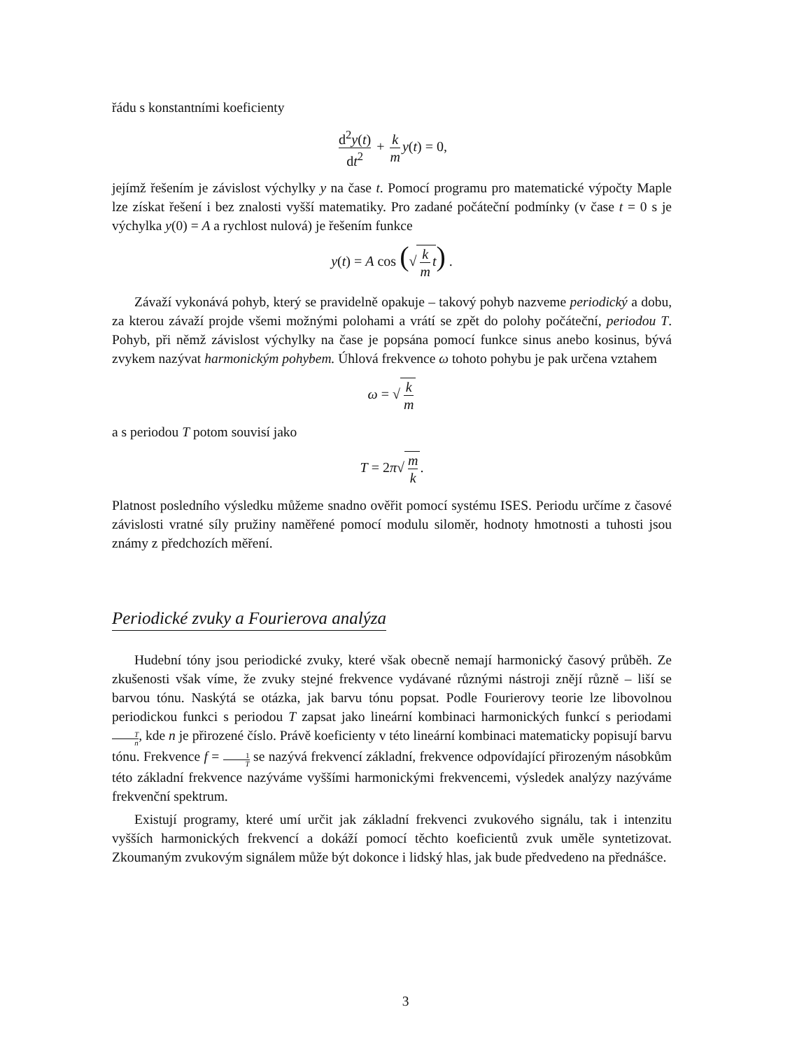řádu s konstantními koeficienty
d<sup>2</sup>y(t) dt<sup>2</sup> + k m y(t) = 0,
jejímž řešením je závislost výchylky y na čase t. Pomocí programu pro matematické výpočty Maple lze získat řešení i bez znalosti vyšší matematiky. Pro zadané počáteční podmínky (v čase t = 0 s je výchylka y(0) = A a rychlost nulová) je řešením funkce
y(t) = A cos (√k m t) .
Závaží vykonává pohyb, který se pravidelně opakuje – takový pohyb nazveme periodický a dobu, za kterou závaží projde všemi možnými polohami a vrátí se zpět do polohy počáteční, periodou T. Pohyb, při němž závislost výchylky na čase je popsána pomocí funkce sinus anebo kosinus, bývá zvykem nazývat harmonickým pohybem. Úhlová frekvence ω tohoto pohybu je pak určena vztahem
ω = √k m
a s periodou T potom souvisí jako
T = 2π√m k.
Platnost posledního výsledku můžeme snadno ověřit pomocí systému ISES. Periodu určíme z časové závislosti vratné síly pružiny naměřené pomocí modulu siloměr, hodnoty hmotnosti a tuhosti jsou známy z předchozích měření.
Periodické zvuky a Fourierova analýza
Hudební tóny jsou periodické zvuky, které však obecně nemají harmonický časový průběh. Ze zkušenosti však víme, že zvuky stejné frekvence vydávané různými nástroji znějí různě – liší se barvou tónu. Naskýtá se otázka, jak barvu tónu popsat. Podle Fourierovy teorie lze libovolnou periodickou funkci s periodou T zapsat jako lineární kombinaci harmonických funkcí s periodami T n, kde n je přirozené číslo. Právě koeficienty v této lineární kombinaci matematicky popisují barvu tónu. Frekvence f = 1 T se nazývá frekvencí základní, frekvence odpovídající přirozeným násobkům této základní frekvence nazýváme vyššími harmonickými frekvencemi, výsledek analýzy nazýváme frekvenční spektrum.
Existují programy, které umí určit jak základní frekvenci zvukového signálu, tak i intenzitu vyšších harmonických frekvencí a dokáží pomocí těchto koeficientů zvuk uměle syntetizovat. Zkoumaným zvukovým signálem může být dokonce i lidský hlas, jak bude předvedeno na přednášce.
3